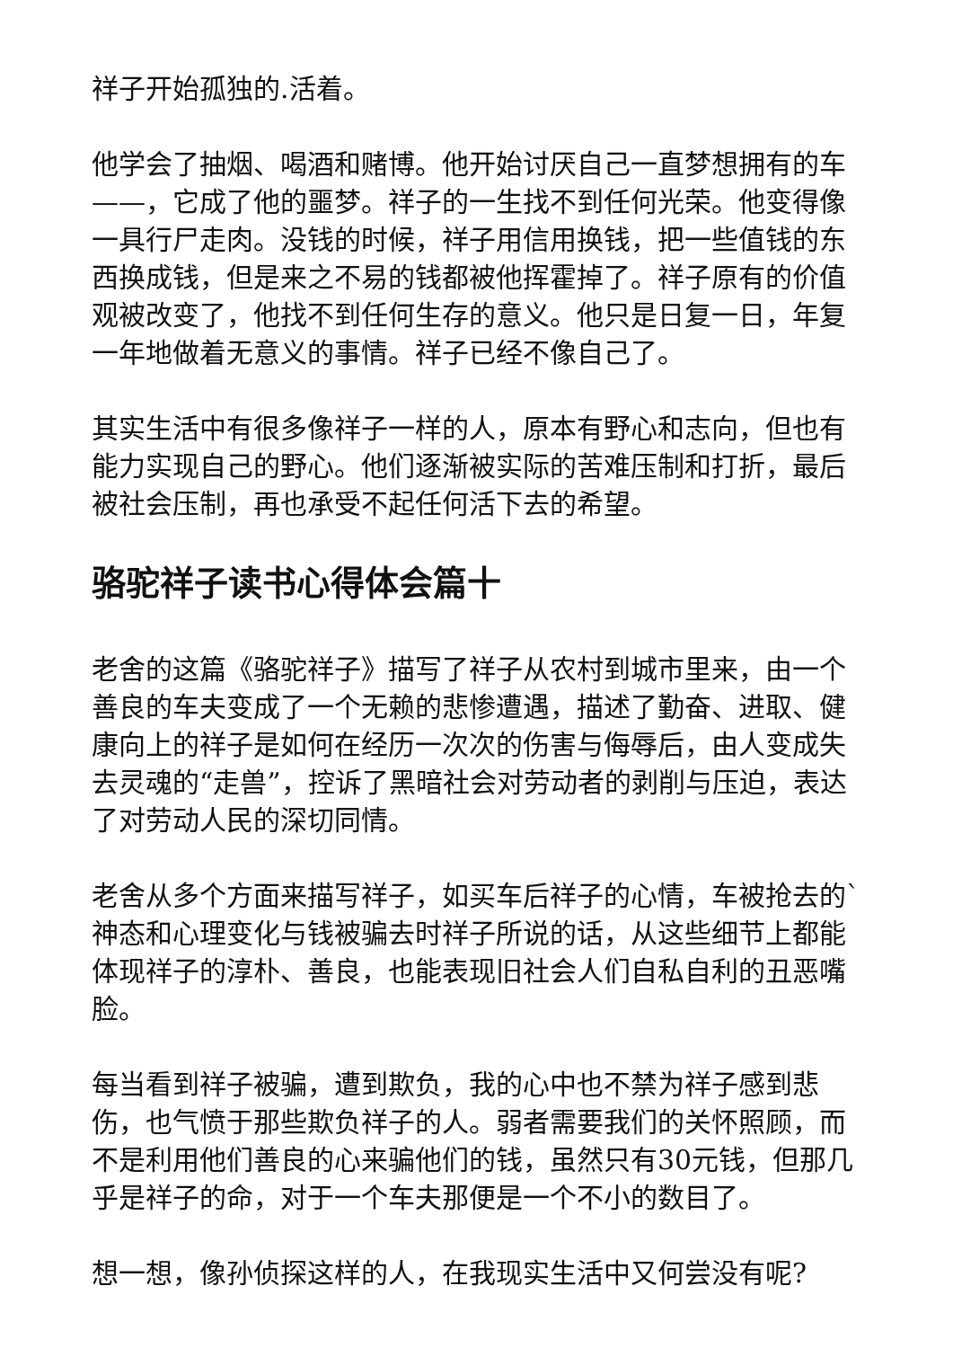祥子开始孤独的.活着。
他学会了抽烟、喝酒和赌博。他开始讨厌自己一直梦想拥有的车——，它成了他的噩梦。祥子的一生找不到任何光荣。他变得像一具行尸走肉。没钱的时候，祥子用信用换钱，把一些值钱的东西换成钱，但是来之不易的钱都被他挥霍掉了。祥子原有的价值观被改变了，他找不到任何生存的意义。他只是日复一日，年复一年地做着无意义的事情。祥子已经不像自己了。
其实生活中有很多像祥子一样的人，原本有野心和志向，但也有能力实现自己的野心。他们逐渐被实际的苦难压制和打折，最后被社会压制，再也承受不起任何活下去的希望。
骆驼祥子读书心得体会篇十
老舍的这篇《骆驼祥子》描写了祥子从农村到城市里来，由一个善良的车夫变成了一个无赖的悲惨遭遇，描述了勤奋、进取、健康向上的祥子是如何在经历一次次的伤害与侮辱后，由人变成失去灵魂的“走兽”，控诉了黑暗社会对劳动者的剥削与压迫，表达了对劳动人民的深切同情。
老舍从多个方面来描写祥子，如买车后祥子的心情，车被抢去的`神态和心理变化与钱被骗去时祥子所说的话，从这些细节上都能体现祥子的淳朴、善良，也能表现旧社会人们自私自利的丑恶嘴脸。
每当看到祥子被骗，遭到欺负，我的心中也不禁为祥子感到悲伤，也气愤于那些欺负祥子的人。弱者需要我们的关怀照顾，而不是利用他们善良的心来骗他们的钱，虽然只有30元钱，但那几乎是祥子的命，对于一个车夫那便是一个不小的数目了。
想一想，像孙侦探这样的人，在我现实生活中又何尝没有呢?